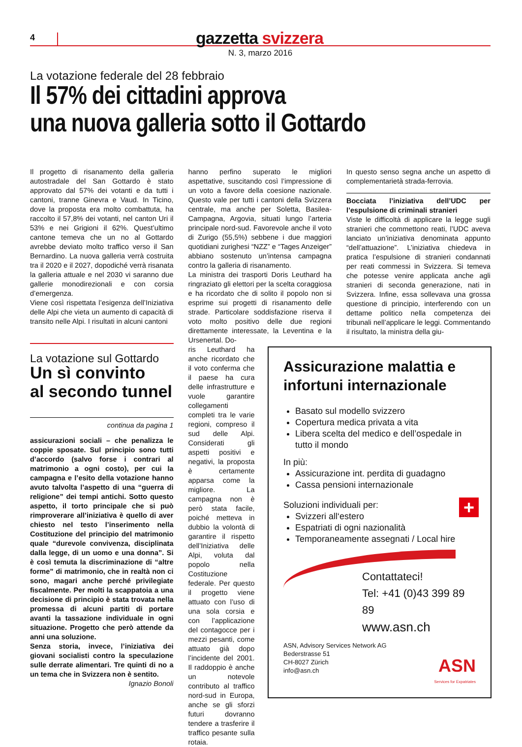4
gazzetta svizzera
N. 3, marzo 2016
La votazione federale del 28 febbraio
Il 57% dei cittadini approva
una nuova galleria sotto il Gottardo
Il progetto di risanamento della galleria autostradale del San Gottardo è stato approvato dal 57% dei votanti e da tutti i cantoni, tranne Ginevra e Vaud. In Ticino, dove la proposta era molto combattuta, ha raccolto il 57,8% dei votanti, nel canton Uri il 53% e nei Grigioni il 62%. Quest’ultimo cantone temeva che un no al Gottardo avrebbe deviato molto traffico verso il San Bernardino. La nuova galleria verrà costruita tra il 2020 e il 2027, dopodiché verrà risanata la galleria attuale e nel 2030 vi saranno due gallerie monodirezionali e con corsia d’emergenza.
Viene così rispettata l’esigenza dell’Iniziativa delle Alpi che vieta un aumento di capacità di transito nelle Alpi. I risultati in alcuni cantoni
La votazione sul Gottardo
Un sì convinto
al secondo tunnel
continua da pagina 1
assicurazioni sociali – che penalizza le coppie sposate. Sul principio sono tutti d’accordo (salvo forse i contrari al matrimonio a ogni costo), per cui la campagna e l’esito della votazione hanno avuto talvolta l’aspetto di una “guerra di religione” dei tempi antichi. Sotto questo aspetto, il torto principale che si può rimproverare all’iniziativa è quello di aver chiesto nel testo l’inserimento nella Costituzione del principio del matrimonio quale “durevole convivenza, disciplinata dalla legge, di un uomo e una donna”. Si è così temuta la discriminazione di “altre forme” di matrimonio, che in realtà non ci sono, magari anche perché privilegiate fiscalmente. Per molti la scappatoia a una decisione di principio è stata trovata nella promessa di alcuni partiti di portare avanti la tassazione individuale in ogni situazione. Progetto che però attende da anni una soluzione.
Senza storia, invece, l’iniziativa dei giovani socialisti contro la speculazione sulle derrate alimentari. Tre quinti di no a un tema che in Svizzera non è sentito.
Ignazio Bonoli
hanno perfino superato le migliori aspettative, suscitando così l’impressione di un voto a favore della coesione nazionale. Questo vale per tutti i cantoni della Svizzera centrale, ma anche per Soletta, Basilea-Campagna, Argovia, situati lungo l’arteria principale nord-sud. Favorevole anche il voto di Zurigo (55,5%) sebbene i due maggiori quotidiani zurighesi “NZZ” e “Tages Anzeiger” abbiano sostenuto un’intensa campagna contro la galleria di risanamento.
La ministra dei trasporti Doris Leuthard ha ringraziato gli elettori per la scelta coraggiosa e ha ricordato che di solito il popolo non si esprime sui progetti di risanamento delle strade. Particolare soddisfazione riserva il voto molto positivo delle due regioni direttamente interessate, la Leventina e la Ursenertal. Do-
ris Leuthard ha anche ricordato che il voto conferma che il paese ha cura delle infrastrutture e vuole garantire collegamenti completi tra le varie regioni, compreso il sud delle Alpi. Considerati gli aspetti positivi e negativi, la proposta è certamente apparsa come la migliore. La campagna non è però stata facile, poiché metteva in dubbio la volontà di garantire il rispetto dell’Iniziativa delle Alpi, voluta dal popolo nella Costituzione federale. Per questo il progetto viene attuato con l’uso di una sola corsia e con l’applicazione del contagocce per i mezzi pesanti, come attuato già dopo l’incidente del 2001. Il raddoppio è anche un notevole contributo al traffico nord-sud in Europa, anche se gli sforzi futuri dovranno tendere a trasferire il traffico pesante sulla rotaia.
In questo senso segna anche un aspetto di complementarietà strada-ferrovia.
Bocciata l’iniziativa dell’UDC per l’espulsione di criminali stranieri
Viste le difficoltà di applicare la legge sugli stranieri che commettono reati, l’UDC aveva lanciato un’iniziativa denominata appunto “dell’attuazione”. L’iniziativa chiedeva in pratica l’espulsione di stranieri condannati per reati commessi in Svizzera. Si temeva che potesse venire applicata anche agli stranieri di seconda generazione, nati in Svizzera. Infine, essa sollevava una grossa questione di principio, interferendo con un dettame politico nella competenza dei tribunali nell’applicare le leggi. Commentando il risultato, la ministra della giu-
Assicurazione malattia e infortuni internazionale
Basato sul modello svizzero
Copertura medica privata a vita
Libera scelta del medico e dell’ospedale in tutto il mondo
In più:
Assicurazione int. perdita di guadagno
Cassa pensioni internazionale
Soluzioni individuali per:
+
Svizzeri all‘estero
Espatriati di ogni nazionalità
Temporaneamente assegnati / Local hire
Contattateci!
Tel: +41 (0)43 399 89 89
www.asn.ch
ASN, Advisory Services Network AG
Bederstrasse 51
CH-8027 Zürich
info@asn.ch
ASN
Services for Expatriates